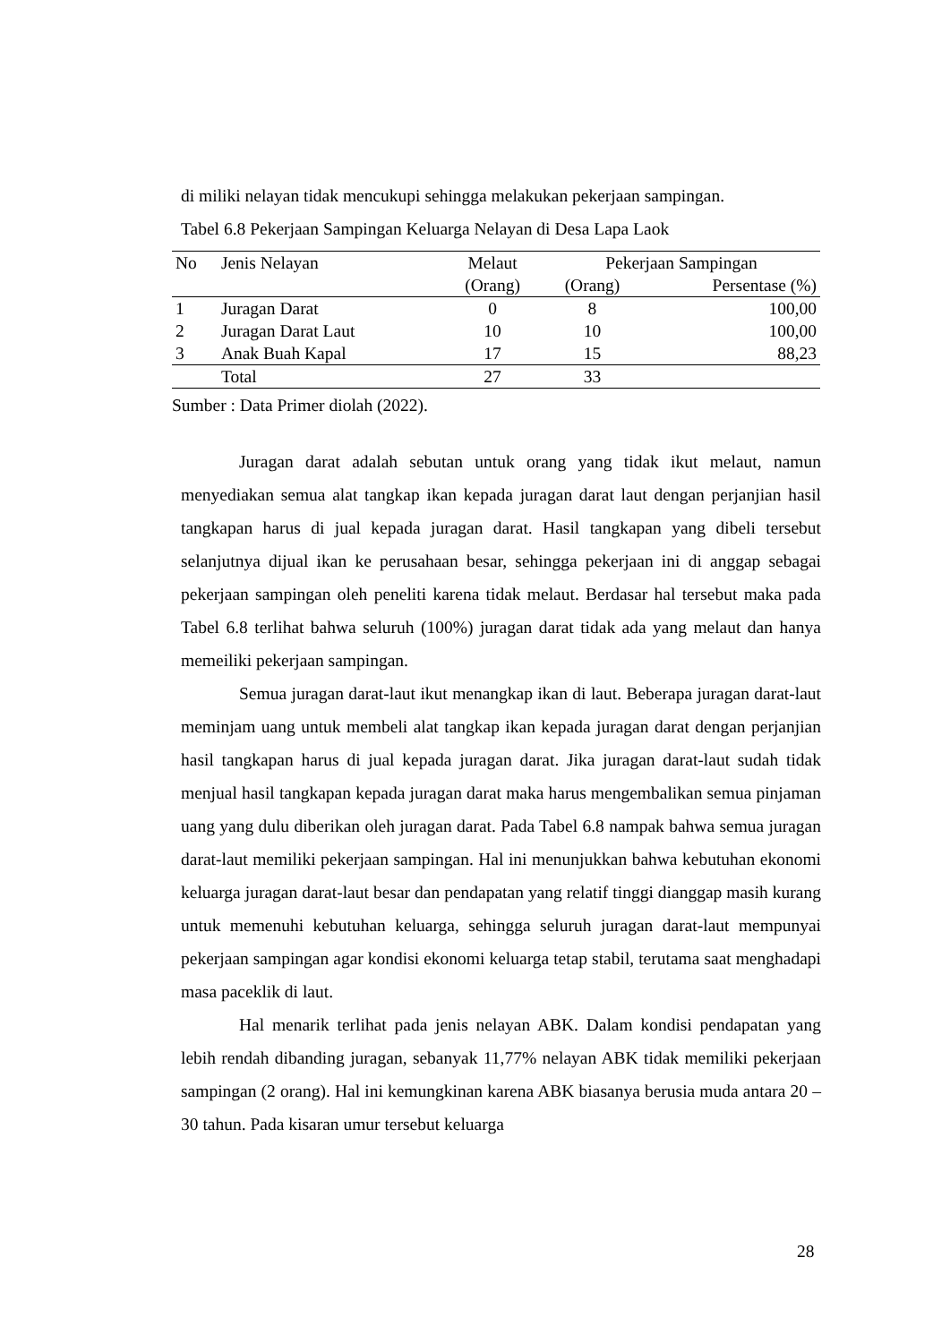di miliki nelayan tidak mencukupi sehingga melakukan pekerjaan sampingan.
Tabel 6.8 Pekerjaan Sampingan Keluarga Nelayan di Desa Lapa Laok
| No | Jenis Nelayan | Melaut | Pekerjaan Sampingan | |
| --- | --- | --- | --- | --- |
| | | (Orang) | (Orang) | Persentase (%) |
| 1 | Juragan Darat | 0 | 8 | 100,00 |
| 2 | Juragan Darat Laut | 10 | 10 | 100,00 |
| 3 | Anak Buah Kapal | 17 | 15 | 88,23 |
| | Total | 27 | 33 | |
Sumber : Data Primer diolah (2022).
Juragan darat adalah sebutan untuk orang yang tidak ikut melaut, namun menyediakan semua alat tangkap ikan kepada juragan darat laut dengan perjanjian hasil tangkapan harus di jual kepada juragan darat. Hasil tangkapan yang dibeli tersebut selanjutnya dijual ikan ke perusahaan besar, sehingga pekerjaan ini di anggap sebagai pekerjaan sampingan oleh peneliti karena tidak melaut. Berdasar hal tersebut maka pada Tabel 6.8 terlihat bahwa seluruh (100%) juragan darat tidak ada yang melaut dan hanya memeiliki pekerjaan sampingan.
Semua juragan darat-laut ikut menangkap ikan di laut. Beberapa juragan darat-laut meminjam uang untuk membeli alat tangkap ikan kepada juragan darat dengan perjanjian hasil tangkapan harus di jual kepada juragan darat. Jika juragan darat-laut sudah tidak menjual hasil tangkapan kepada juragan darat maka harus mengembalikan semua pinjaman uang yang dulu diberikan oleh juragan darat. Pada Tabel 6.8 nampak bahwa semua juragan darat-laut memiliki pekerjaan sampingan. Hal ini menunjukkan bahwa kebutuhan ekonomi keluarga juragan darat-laut besar dan pendapatan yang relatif tinggi dianggap masih kurang untuk memenuhi kebutuhan keluarga, sehingga seluruh juragan darat-laut mempunyai pekerjaan sampingan agar kondisi ekonomi keluarga tetap stabil, terutama saat menghadapi masa paceklik di laut.
Hal menarik terlihat pada jenis nelayan ABK. Dalam kondisi pendapatan yang lebih rendah dibanding juragan, sebanyak 11,77% nelayan ABK tidak memiliki pekerjaan sampingan (2 orang). Hal ini kemungkinan karena ABK biasanya berusia muda antara 20 – 30 tahun. Pada kisaran umur tersebut keluarga
28